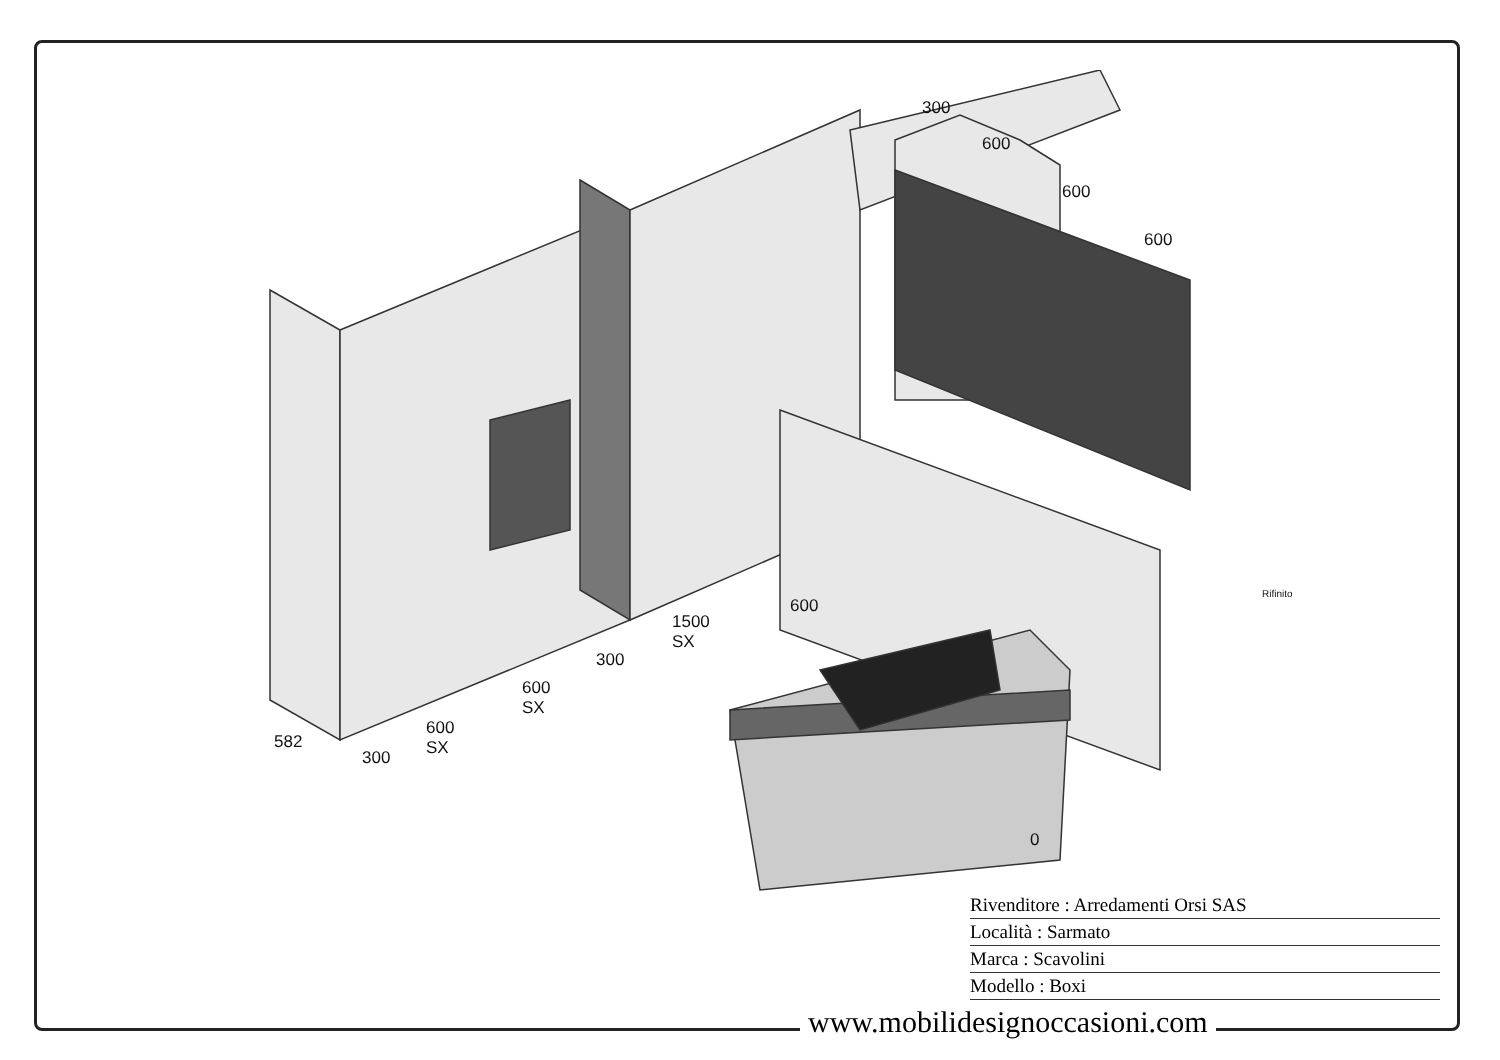300
600
600
600
600
1500
SX
300
600
SX
600
SX
582
300
0
Rifinito
Rivenditore : Arredamenti Orsi SAS
Località : Sarmato
Marca : Scavolini
Modello : Boxi
www.mobilidesignoccasioni.com